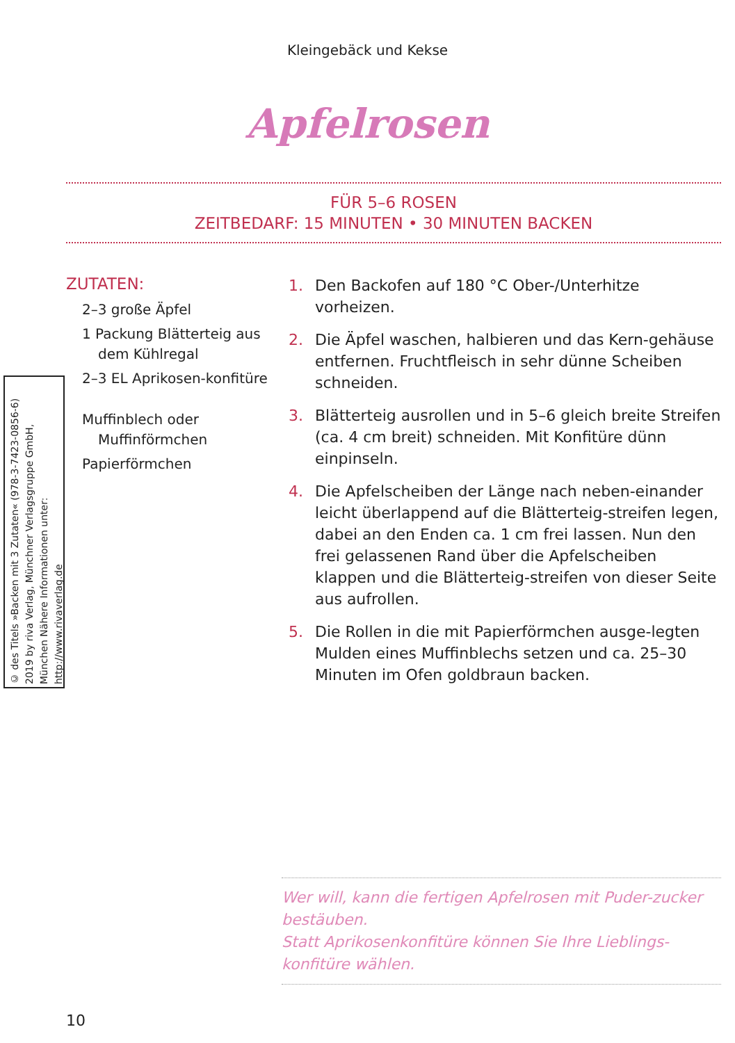Kleingebäck und Kekse
Apfelrosen
FÜR 5–6 ROSEN
ZEITBEDARF: 15 MINUTEN • 30 MINUTEN BACKEN
ZUTATEN:
2–3 große Äpfel
1 Packung Blätterteig aus dem Kühlregal
2–3 EL Aprikosen-konfitüre
Muffinblech oder Muffinförmchen
Papierförmchen
1. Den Backofen auf 180 °C Ober-/Unterhitze vorheizen.
2. Die Äpfel waschen, halbieren und das Kern-gehäuse entfernen. Fruchtfleisch in sehr dünne Scheiben schneiden.
3. Blätterteig ausrollen und in 5–6 gleich breite Streifen (ca. 4 cm breit) schneiden. Mit Konfitüre dünn einpinseln.
4. Die Apfelscheiben der Länge nach neben-einander leicht überlappend auf die Blätterteig-streifen legen, dabei an den Enden ca. 1 cm frei lassen. Nun den frei gelassenen Rand über die Apfelscheiben klappen und die Blätterteig-streifen von dieser Seite aus aufrollen.
5. Die Rollen in die mit Papierförmchen ausge-legten Mulden eines Muffinblechs setzen und ca. 25–30 Minuten im Ofen goldbraun backen.
Wer will, kann die fertigen Apfelrosen mit Puder-zucker bestäuben.
Statt Aprikosenkonfitüre können Sie Ihre Lieblings-konfitüre wählen.
© des Titels »Backen mit 3 Zutaten« (978-3-7423-0856-6) 2019 by riva Verlag, Münchner Verlagsgruppe GmbH, München Nähere Informationen unter: http://www.rivaverlag.de
10